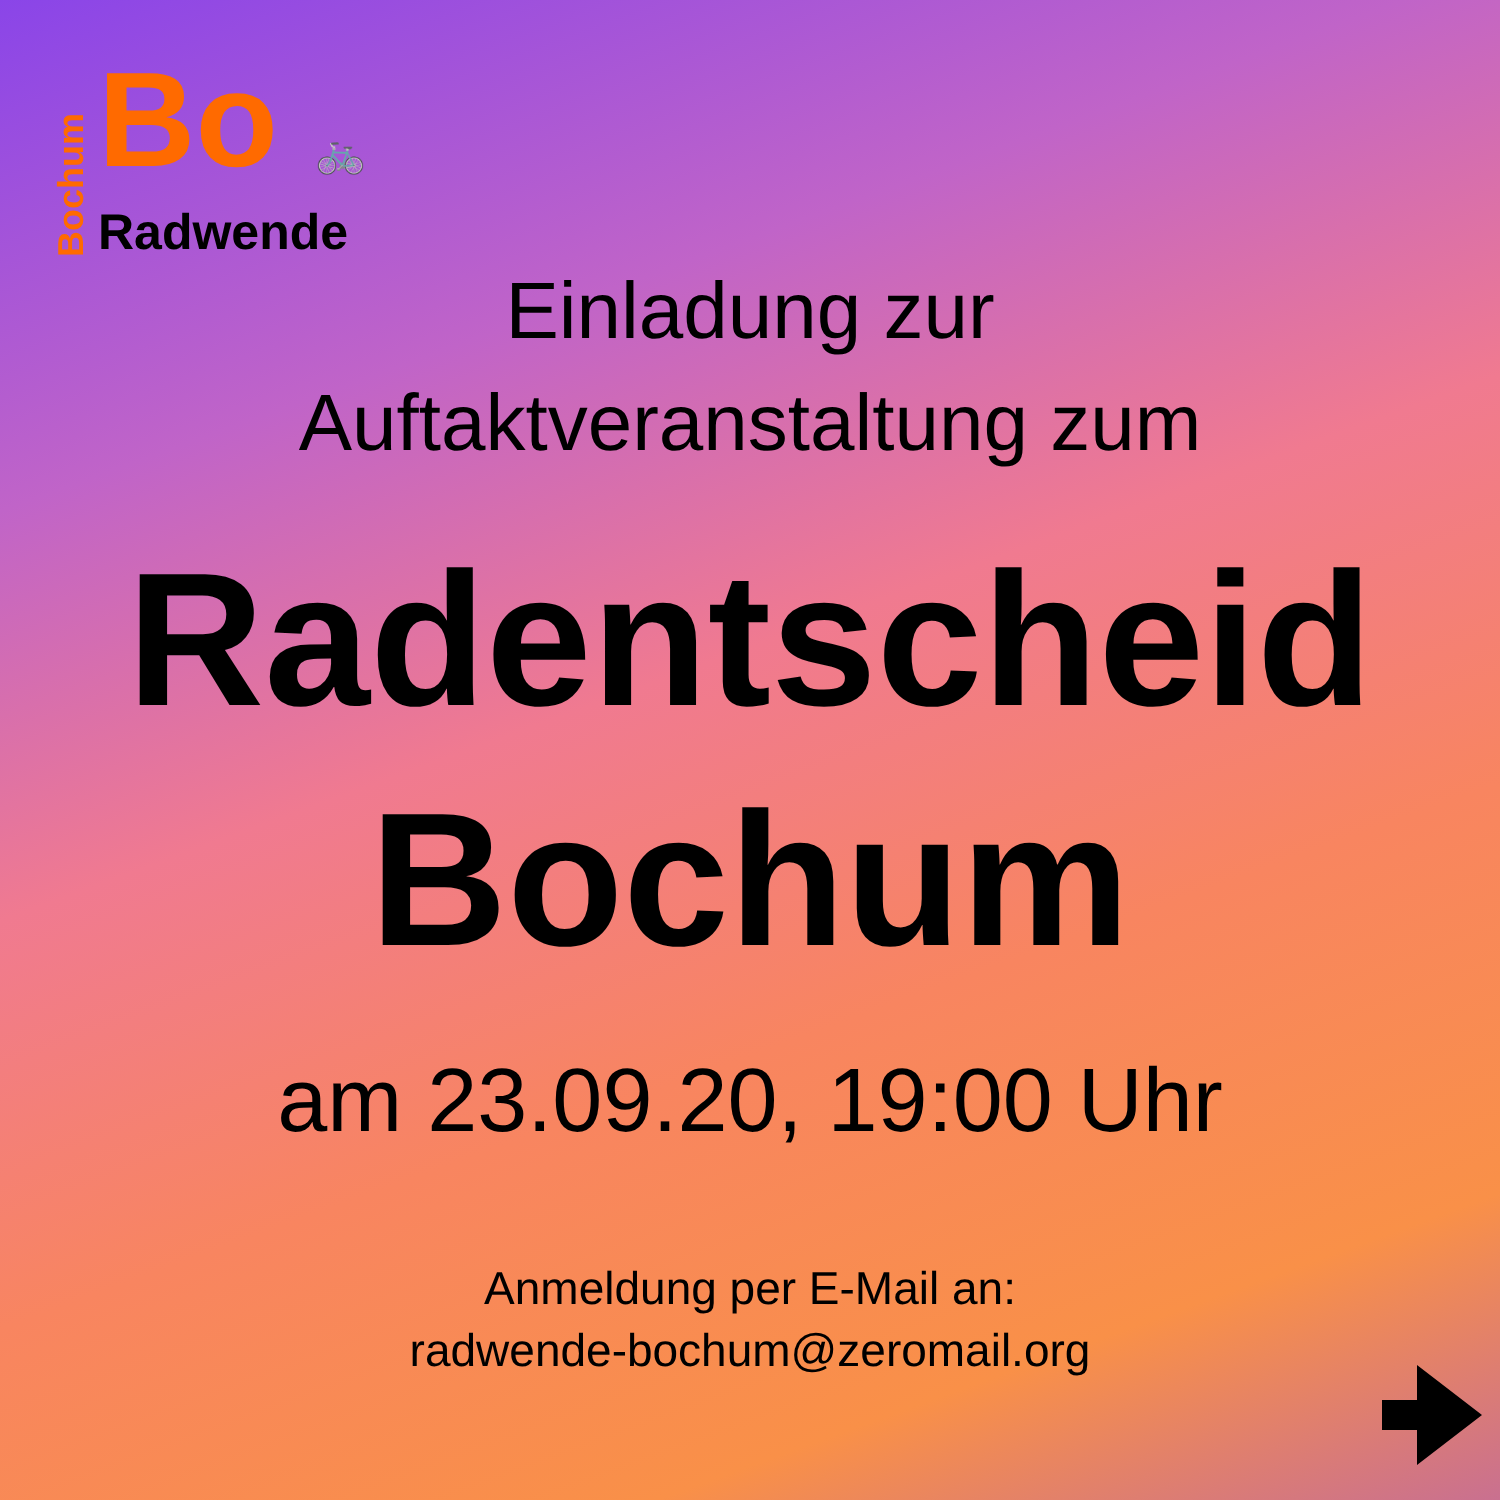Bochum
Bo 🚲
Radwende
Einladung zur
Auftaktveranstaltung zum
Radentscheid
Bochum
am 23.09.20, 19:00 Uhr
Anmeldung per E-Mail an:
radwende-bochum@zeromail.org